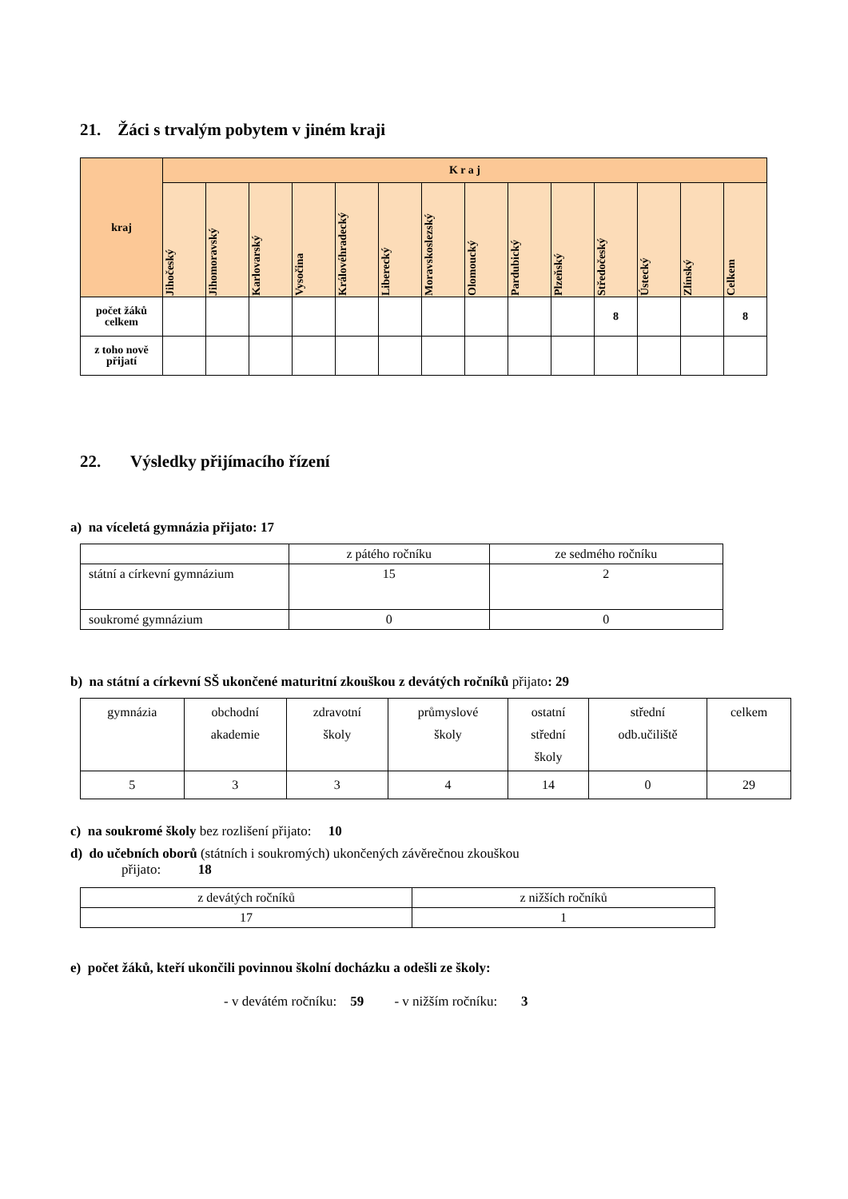21. Žáci s trvalým pobytem v jiném kraji
| kraj | K r a j | | | | | | | | | | | | | |
| --- | --- | --- | --- | --- | --- | --- | --- | --- | --- | --- | --- | --- | --- | --- |
| | Jihočeský | Jihomoravský | Karlovarský | Vysočina | Královéhradecký | Liberecký | Moravskoslezský | Olomoucký | Pardubický | Plzeňský | Středočeský | Ústecký | Zlínský | Celkem |
| počet žáků celkem | | | | | | | | | | | 8 | | | 8 |
| z toho nově přijatí | | | | | | | | | | | | | | |
22. Výsledky přijímacího řízení
a) na víceletá gymnázia přijato: 17
| | z pátého ročníku | ze sedmého ročníku |
| státní a církevní gymnázium | 15 | 2 |
| soukromé gymnázium | 0 | 0 |
b) na státní a církevní SŠ ukončené maturitní zkouškou z devátých ročníků přijato: 29
| gymnázia | obchodní akademie | zdravotní školy | průmyslové školy | ostatní střední školy | střední odb.učiliště | celkem |
| 5 | 3 | 3 | 4 | 14 | 0 | 29 |
c) na soukromé školy bez rozlišení přijato: 10
d) do učebních oborů (státních i soukromých) ukončených závěrečnou zkouškou
přijato: 18
| z devátých ročníků | z nižších ročníků |
| 17 | 1 |
e) počet žáků, kteří ukončili povinnou školní docházku a odešli ze školy:
- v devátém ročníku: 59 - v nižším ročníku: 3